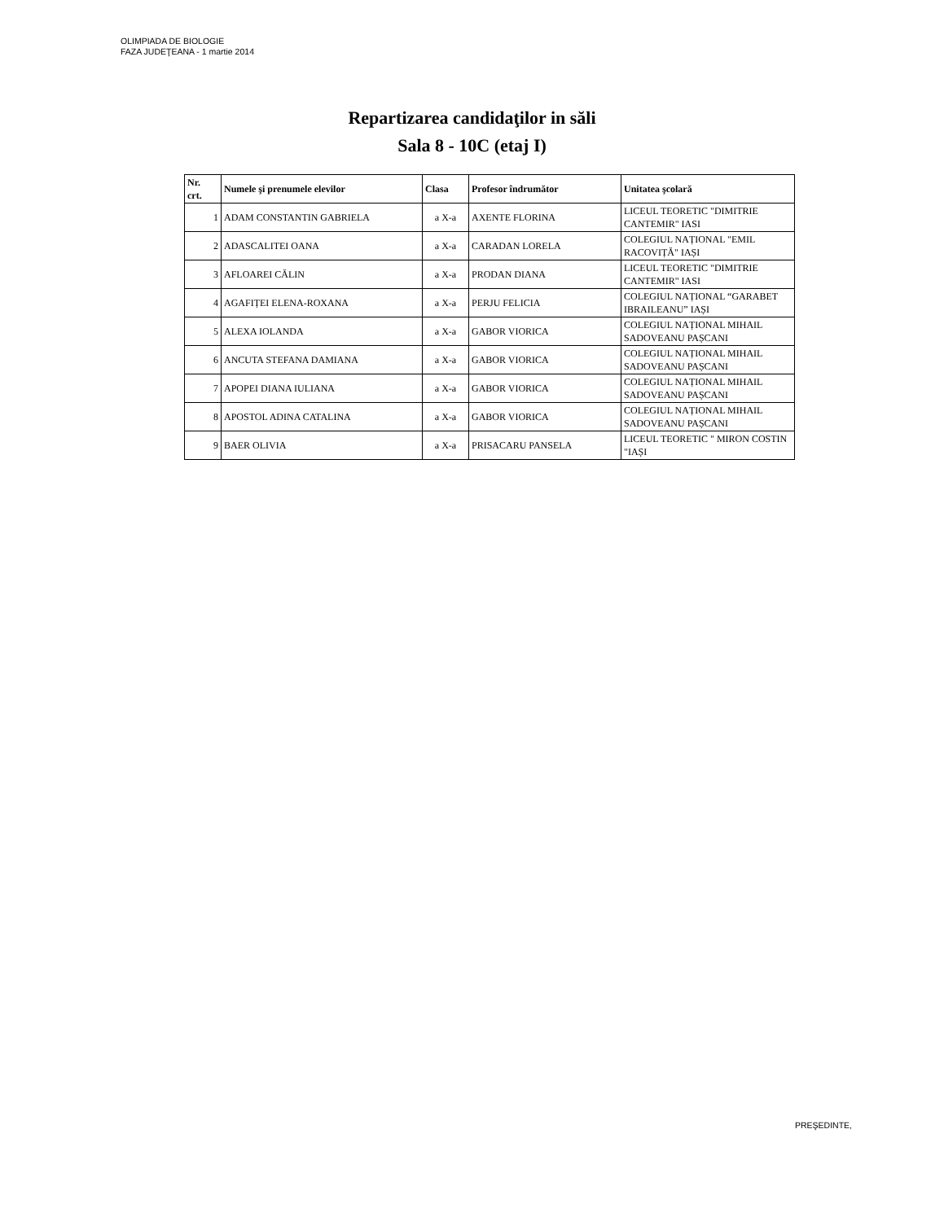OLIMPIADA DE BIOLOGIE
FAZA JUDEŢEANA - 1 martie 2014
Repartizarea candidaţilor in săli
Sala 8 - 10C (etaj I)
| Nr. crt. | Numele şi prenumele elevilor | Clasa | Profesor îndrumător | Unitatea şcolară |
| --- | --- | --- | --- | --- |
| 1 | ADAM CONSTANTIN GABRIELA | a X-a | AXENTE FLORINA | LICEUL TEORETIC "DIMITRIE CANTEMIR" IASI |
| 2 | ADASCALITEI OANA | a X-a | CARADAN LORELA | COLEGIUL NAȚIONAL "EMIL RACOVIȚĂ" IAȘI |
| 3 | AFLOAREI CĂLIN | a X-a | PRODAN DIANA | LICEUL TEORETIC "DIMITRIE CANTEMIR" IASI |
| 4 | AGAFIȚEI ELENA-ROXANA | a X-a | PERJU FELICIA | COLEGIUL NAȚIONAL “GARABET IBRAILEANU” IAȘI |
| 5 | ALEXA IOLANDA | a X-a | GABOR VIORICA | COLEGIUL NAȚIONAL MIHAIL SADOVEANU PAȘCANI |
| 6 | ANCUTA STEFANA DAMIANA | a X-a | GABOR VIORICA | COLEGIUL NAȚIONAL MIHAIL SADOVEANU PAȘCANI |
| 7 | APOPEI DIANA IULIANA | a X-a | GABOR VIORICA | COLEGIUL NAȚIONAL MIHAIL SADOVEANU PAȘCANI |
| 8 | APOSTOL ADINA CATALINA | a X-a | GABOR VIORICA | COLEGIUL NAȚIONAL MIHAIL SADOVEANU PAȘCANI |
| 9 | BAER OLIVIA | a X-a | PRISACARU PANSELA | LICEUL TEORETIC " MIRON COSTIN "IAȘI |
PREŞEDINTE,